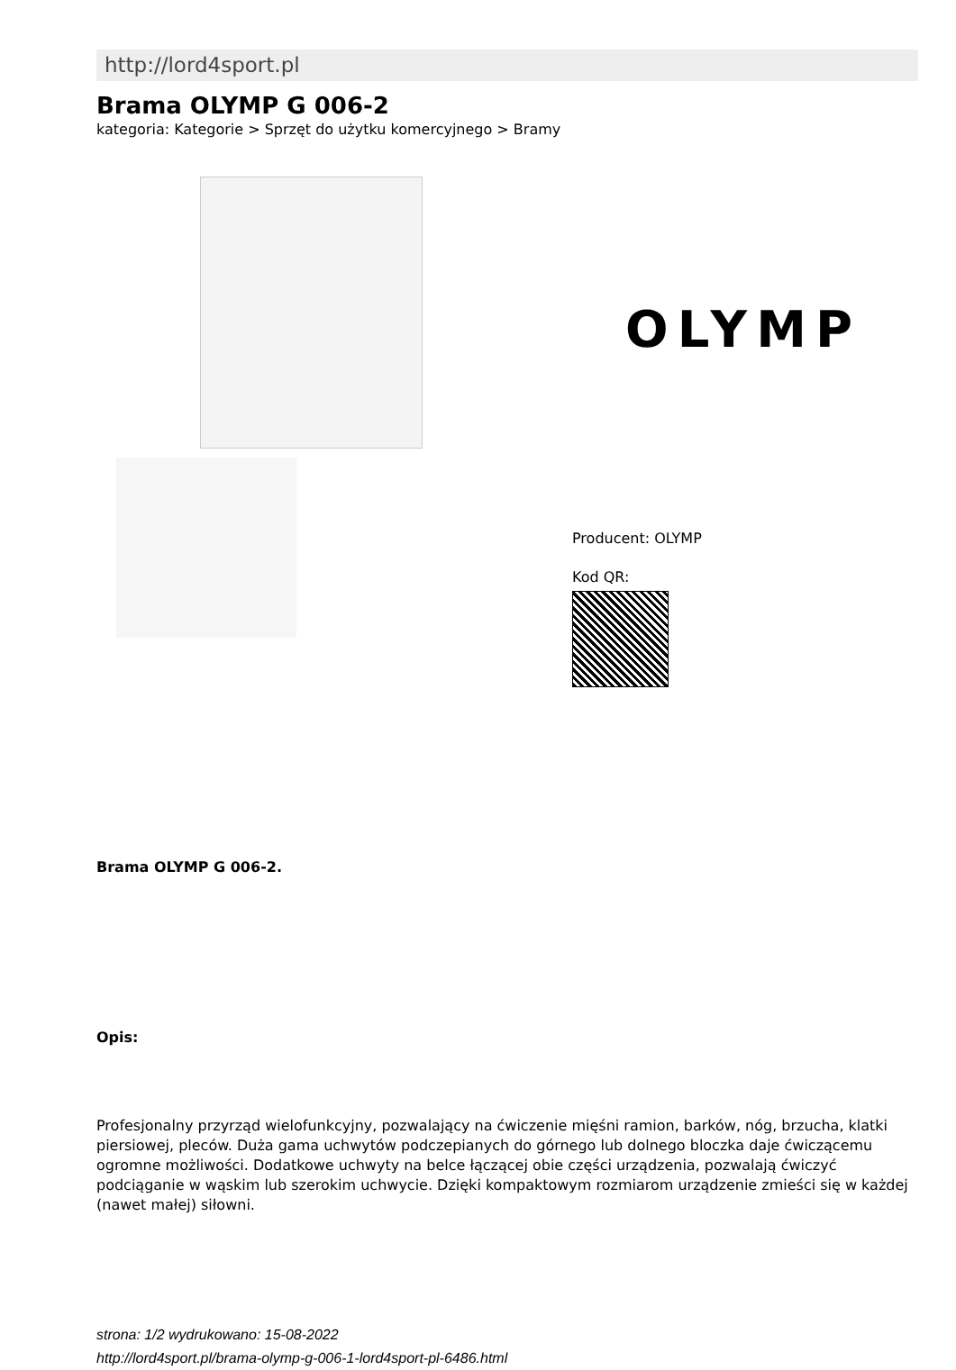http://lord4sport.pl
Brama OLYMP G 006-2
kategoria: Kategorie > Sprzęt do użytku komercyjnego > Bramy
OLYMP
Producent: OLYMP
Kod QR:
Brama OLYMP G 006-2.
Opis:
Profesjonalny przyrząd wielofunkcyjny, pozwalający na ćwiczenie mięśni ramion, barków, nóg, brzucha, klatki piersiowej, pleców. Duża gama uchwytów podczepianych do górnego lub dolnego bloczka daje ćwiczącemu ogromne możliwości. Dodatkowe uchwyty na belce łączącej obie części urządzenia, pozwalają ćwiczyć podciąganie w wąskim lub szerokim uchwycie. Dzięki kompaktowym rozmiarom urządzenie zmieści się w każdej (nawet małej) siłowni.
strona: 1/2 wydrukowano: 15-08-2022
http://lord4sport.pl/brama-olymp-g-006-1-lord4sport-pl-6486.html